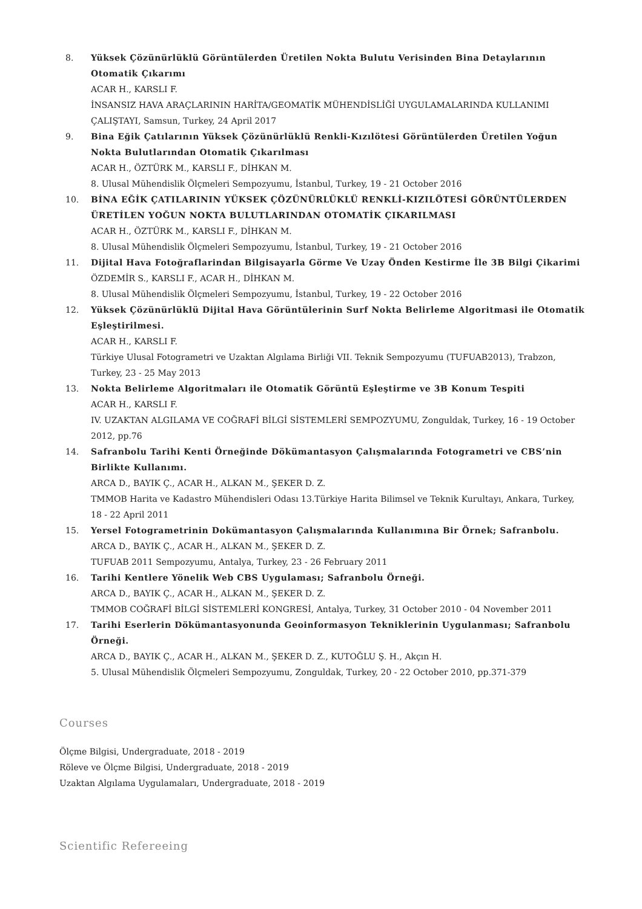8. Yüksek Çözünürlüklü Görüntülerden Üretilen Nokta Bulutu Verisinden Bina Detaylarının Otomatik Çıkarımı
ACAR H., KARSLI F.
İNSANSIZ HAVA ARAÇLARININ HARİTA/GEOMATİK MÜHENDİSLİĞİ UYGULAMALARINDA KULLANIMI ÇALIŞTAYI, Samsun, Turkey, 24 April 2017
9. Bina Eğik Çatılarının Yüksek Çözünürlüklü Renkli-Kızılötesi Görüntülerden Üretilen Yoğun Nokta Bulutlarından Otomatik Çıkarılması
ACAR H., ÖZTÜRK M., KARSLI F., DİHKAN M.
8. Ulusal Mühendislik Ölçmeleri Sempozyumu, İstanbul, Turkey, 19 - 21 October 2016
10. BİNA EĞİK ÇATILARININ YÜKSEK ÇÖZÜNÜRLÜKLÜ RENKLİ-KIZILÖTESİ GÖRÜNTÜLERDEN ÜRETİLEN YOĞUN NOKTA BULUTLARINDAN OTOMATİK ÇIKARILMASI
ACAR H., ÖZTÜRK M., KARSLI F., DİHKAN M.
8. Ulusal Mühendislik Ölçmeleri Sempozyumu, İstanbul, Turkey, 19 - 21 October 2016
11. Dijital Hava Fotoğraflarindan Bilgisayarla Görme Ve Uzay Önden Kestirme İle 3B Bilgi Çikarimi
ÖZDEMİR S., KARSLI F., ACAR H., DİHKAN M.
8. Ulusal Mühendislik Ölçmeleri Sempozyumu, İstanbul, Turkey, 19 - 22 October 2016
12. Yüksek Çözünürlüklü Dijital Hava Görüntülerinin Surf Nokta Belirleme Algoritmasi ile Otomatik Eşleştirilmesi.
ACAR H., KARSLI F.
Türkiye Ulusal Fotogrametri ve Uzaktan Algılama Birliği VII. Teknik Sempozyumu (TUFUAB2013), Trabzon, Turkey, 23 - 25 May 2013
13. Nokta Belirleme Algoritmaları ile Otomatik Görüntü Eşleştirme ve 3B Konum Tespiti
ACAR H., KARSLI F.
IV. UZAKTAN ALGILAMA VE COĞRAFİ BİLGİ SİSTEMLERİ SEMPOZYUMU, Zonguldak, Turkey, 16 - 19 October 2012, pp.76
14. Safranbolu Tarihi Kenti Örneğinde Dökümantasyon Çalışmalarında Fotogrametri ve CBS’nin Birlikte Kullanımı.
ARCA D., BAYIK Ç., ACAR H., ALKAN M., ŞEKER D. Z.
TMMOB Harita ve Kadastro Mühendisleri Odası 13.Türkiye Harita Bilimsel ve Teknik Kurultayı, Ankara, Turkey, 18 - 22 April 2011
15. Yersel Fotogrametrinin Dokümantasyon Çalışmalarında Kullanımına Bir Örnek; Safranbolu.
ARCA D., BAYIK Ç., ACAR H., ALKAN M., ŞEKER D. Z.
TUFUAB 2011 Sempozyumu, Antalya, Turkey, 23 - 26 February 2011
16. Tarihi Kentlere Yönelik Web CBS Uygulaması; Safranbolu Örneği.
ARCA D., BAYIK Ç., ACAR H., ALKAN M., ŞEKER D. Z.
TMMOB COĞRAFİ BİLGİ SİSTEMLERİ KONGRESİ, Antalya, Turkey, 31 October 2010 - 04 November 2011
17. Tarihi Eserlerin Dökümantasyonunda Geoinformasyon Tekniklerinin Uygulanması; Safranbolu Örneği.
ARCA D., BAYIK Ç., ACAR H., ALKAN M., ŞEKER D. Z., KUTOĞLU Ş. H., Akçın H.
5. Ulusal Mühendislik Ölçmeleri Sempozyumu, Zonguldak, Turkey, 20 - 22 October 2010, pp.371-379
Courses
Ölçme Bilgisi, Undergraduate, 2018 - 2019
Röleve ve Ölçme Bilgisi, Undergraduate, 2018 - 2019
Uzaktan Algılama Uygulamaları, Undergraduate, 2018 - 2019
Scientific Refereeing